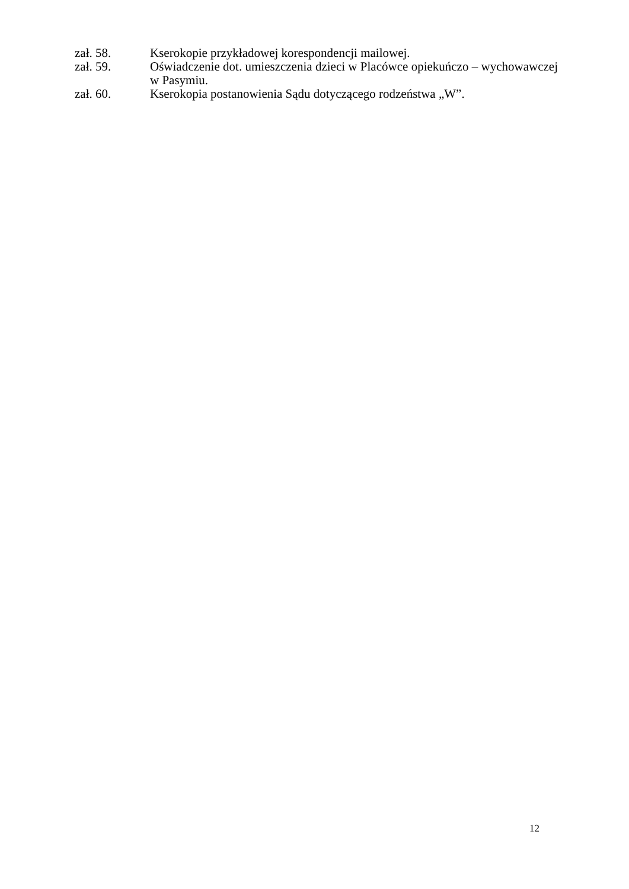zał. 58. Kserokopie przykładowej korespondencji mailowej.
zał. 59. Oświadczenie dot. umieszczenia dzieci w Placówce opiekuńczo – wychowawczej w Pasymiu.
zał. 60. Kserokopia postanowienia Sądu dotyczącego rodzeństwa „W”.
12